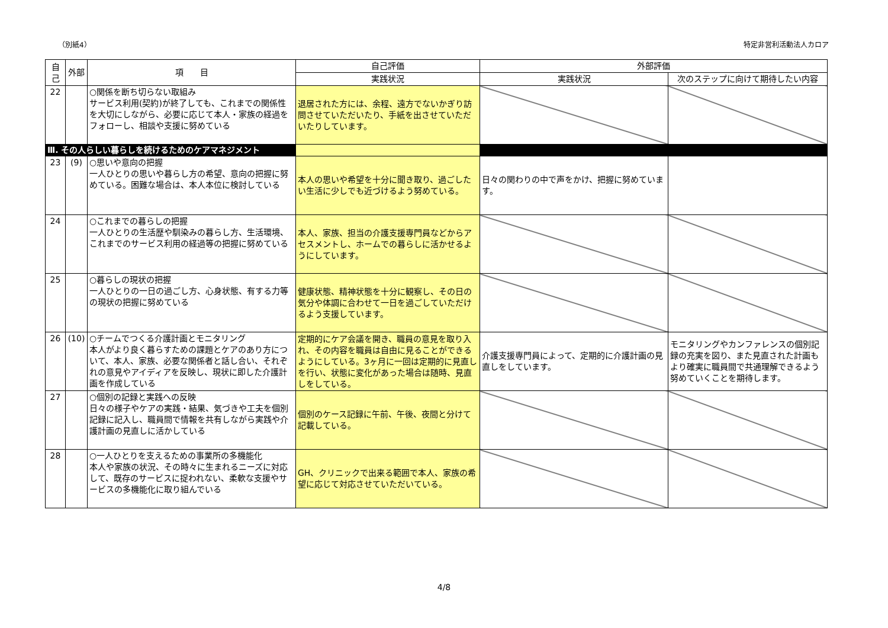（別紙4） 特定非営利活動法人カロア
| 自己 | 外部 | 項 目 | 自己評価 | 外部評価 | |
| --- | --- | --- | --- | --- | --- |
| | | | 実践状況 | 実践状況 | 次のステップに向けて期待したい内容 |
| 22 | | ○関係を断ち切らない取組み サービス利用(契約)が終了しても、これまでの関係性を大切にしながら、必要に応じて本人・家族の経過をフォローし、相談や支援に努めている | 退居された方には、余程、遠方でないかぎり訪問させていただいたり、手紙を出させていただいたりしています。 | | |
| Ⅲ. その人らしい暮らしを続けるためのケアマネジメント | | | | | |
| 23 | (9) | ○思いや意向の把握 一人ひとりの思いや暮らし方の希望、意向の把握に努めている。困難な場合は、本人本位に検討している | 本人の思いや希望を十分に聞き取り、過ごしたい生活に少しでも近づけるよう努めている。 | 日々の関わりの中で声をかけ、把握に努めています。 | |
| 24 | | ○これまでの暮らしの把握 一人ひとりの生活歴や馴染みの暮らし方、生活環境、これまでのサービス利用の経過等の把握に努めている | 本人、家族、担当の介護支援専門員などからアセスメントし、ホームでの暮らしに活かせるようにしています。 | | |
| 25 | | ○暮らしの現状の把握 一人ひとりの一日の過ごし方、心身状態、有する力等の現状の把握に努めている | 健康状態、精神状態を十分に観察し、その日の気分や体調に合わせて一日を過ごしていただけるよう支援しています。 | | |
| 26 | (10) | ○チームでつくる介護計画とモニタリング 本人がより良く暮らすための課題とケアのあり方について、本人、家族、必要な関係者と話し合い、それぞれの意見やアイディアを反映し、現状に即した介護計画を作成している | 定期的にケア会議を開き、職員の意見を取り入れ、その内容を職員は自由に見ることができるようにしている。3ヶ月に一回は定期的に見直しを行い、状態に変化があった場合は随時、見直しをしている。 | 介護支援専門員によって、定期的に介護計画の見直しをしています。 | モニタリングやカンファレンスの個別記録の充実を図り、また見直された計画もより確実に職員間で共通理解できるよう努めていくことを期待します。 |
| 27 | | ○個別の記録と実践への反映 日々の様子やケアの実践・結果、気づきや工夫を個別記録に記入し、職員間で情報を共有しながら実践や介護計画の見直しに活かしている | 個別のケース記録に午前、午後、夜間と分けて記載している。 | | |
| 28 | | ○一人ひとりを支えるための事業所の多機能化 本人や家族の状況、その時々に生まれるニーズに対応して、既存のサービスに捉われない、柔軟な支援やサービスの多機能化に取り組んでいる | GH、クリニックで出来る範囲で本人、家族の希望に応じて対応させていただいている。 | | |
4/8